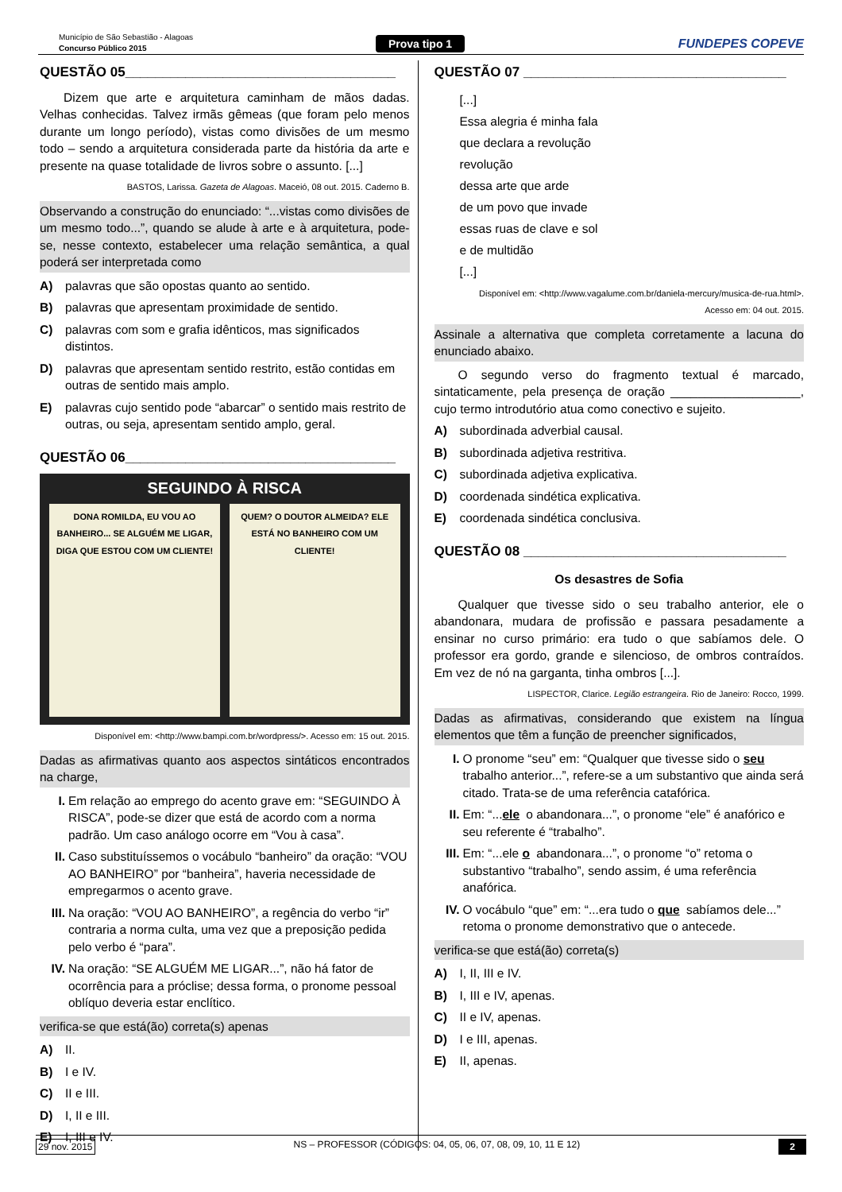Município de São Sebastião - Alagoas
Concurso Público 2015
Prova tipo 1 FUNDEPES COPEVE
QUESTÃO 05____________________________________
Dizem que arte e arquitetura caminham de mãos dadas. Velhas conhecidas. Talvez irmãs gêmeas (que foram pelo menos durante um longo período), vistas como divisões de um mesmo todo – sendo a arquitetura considerada parte da história da arte e presente na quase totalidade de livros sobre o assunto. [...]
BASTOS, Larissa. Gazeta de Alagoas. Maceió, 08 out. 2015. Caderno B.
Observando a construção do enunciado: “...vistas como divisões de um mesmo todo...”, quando se alude à arte e à arquitetura, pode-se, nesse contexto, estabelecer uma relação semântica, a qual poderá ser interpretada como
A) palavras que são opostas quanto ao sentido.
B) palavras que apresentam proximidade de sentido.
C) palavras com som e grafia idênticos, mas significados distintos.
D) palavras que apresentam sentido restrito, estão contidas em outras de sentido mais amplo.
E) palavras cujo sentido pode “abarcar” o sentido mais restrito de outras, ou seja, apresentam sentido amplo, geral.
QUESTÃO 06____________________________________
SEGUINDO À RISCA
DONA ROMILDA, EU VOU AO BANHEIRO... SE ALGUÉM ME LIGAR, DIGA QUE ESTOU COM UM CLIENTE!
QUEM? O DOUTOR ALMEIDA? ELE ESTÁ NO BANHEIRO COM UM CLIENTE!
Disponível em: <http://www.bampi.com.br/wordpress/>. Acesso em: 15 out. 2015.
Dadas as afirmativas quanto aos aspectos sintáticos encontrados na charge,
I. Em relação ao emprego do acento grave em: “SEGUINDO À RISCA”, pode-se dizer que está de acordo com a norma padrão. Um caso análogo ocorre em “Vou à casa”.
II. Caso substituíssemos o vocábulo “banheiro” da oração: “VOU AO BANHEIRO” por “banheira”, haveria necessidade de empregarmos o acento grave.
III. Na oração: “VOU AO BANHEIRO”, a regência do verbo “ir” contraria a norma culta, uma vez que a preposição pedida pelo verbo é “para”.
IV. Na oração: “SE ALGUÉM ME LIGAR...”, não há fator de ocorrência para a próclise; dessa forma, o pronome pessoal oblíquo deveria estar enclítico.
verifica-se que está(ão) correta(s) apenas
A) II.
B) I e IV.
C) II e III.
D) I, II e III.
E) I, III e IV.
QUESTÃO 07 ___________________________________
[...]
Essa alegria é minha fala
que declara a revolução
revolução
dessa arte que arde
de um povo que invade
essas ruas de clave e sol
e de multidão
[...]
Disponível em: <http://www.vagalume.com.br/daniela-mercury/musica-de-rua.html>.
Acesso em: 04 out. 2015.
Assinale a alternativa que completa corretamente a lacuna do enunciado abaixo.
O segundo verso do fragmento textual é marcado, sintaticamente, pela presença de oração ___________________, cujo termo introdutório atua como conectivo e sujeito.
A) subordinada adverbial causal.
B) subordinada adjetiva restritiva.
C) subordinada adjetiva explicativa.
D) coordenada sindética explicativa.
E) coordenada sindética conclusiva.
QUESTÃO 08 ___________________________________
Os desastres de Sofia
Qualquer que tivesse sido o seu trabalho anterior, ele o abandonara, mudara de profissão e passara pesadamente a ensinar no curso primário: era tudo o que sabíamos dele. O professor era gordo, grande e silencioso, de ombros contraídos. Em vez de nó na garganta, tinha ombros [...].
LISPECTOR, Clarice. Legião estrangeira. Rio de Janeiro: Rocco, 1999.
Dadas as afirmativas, considerando que existem na língua elementos que têm a função de preencher significados,
I. O pronome “seu” em: “Qualquer que tivesse sido o seu trabalho anterior...”, refere-se a um substantivo que ainda será citado. Trata-se de uma referência catafórica.
II. Em: “...ele o abandonara...”, o pronome “ele” é anafórico e seu referente é “trabalho”.
III. Em: “...ele o abandonara...”, o pronome “o” retoma o substantivo “trabalho”, sendo assim, é uma referência anafórica.
IV. O vocábulo “que” em: “...era tudo o que sabíamos dele...” retoma o pronome demonstrativo que o antecede.
verifica-se que está(ão) correta(s)
A) I, II, III e IV.
B) I, III e IV, apenas.
C) II e IV, apenas.
D) I e III, apenas.
E) II, apenas.
29 nov. 2015 NS – PROFESSOR (CÓDIGOS: 04, 05, 06, 07, 08, 09, 10, 11 E 12) 2